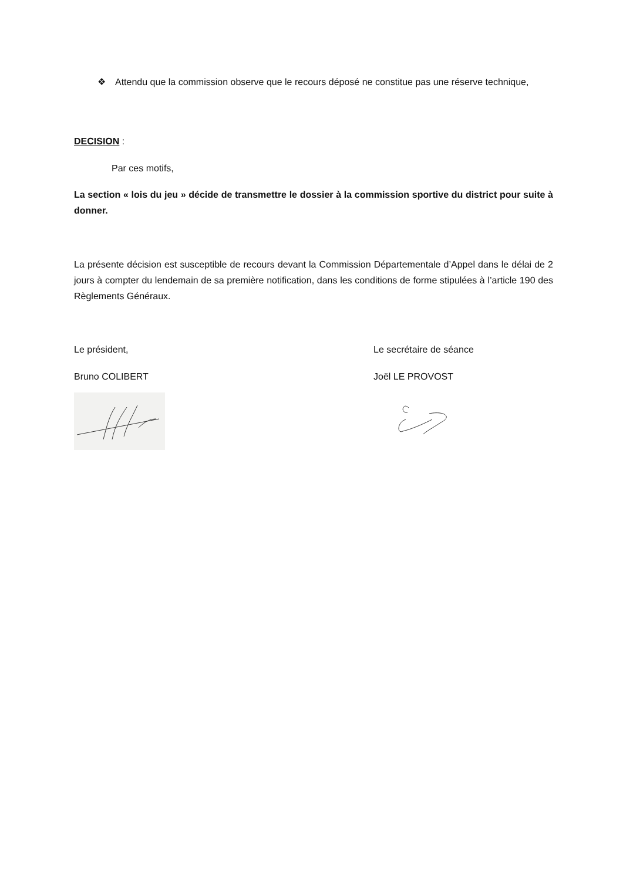❖ Attendu que la commission observe que le recours déposé ne constitue pas une réserve technique,
DECISION :
Par ces motifs,
La section « lois du jeu » décide de transmettre le dossier à la commission sportive du district pour suite à donner.
La présente décision est susceptible de recours devant la Commission Départementale d’Appel dans le délai de 2 jours à compter du lendemain de sa première notification, dans les conditions de forme stipulées à l’article 190 des Règlements Généraux.
Le président,
Bruno COLIBERT
Le secrétaire de séance
Joël LE PROVOST